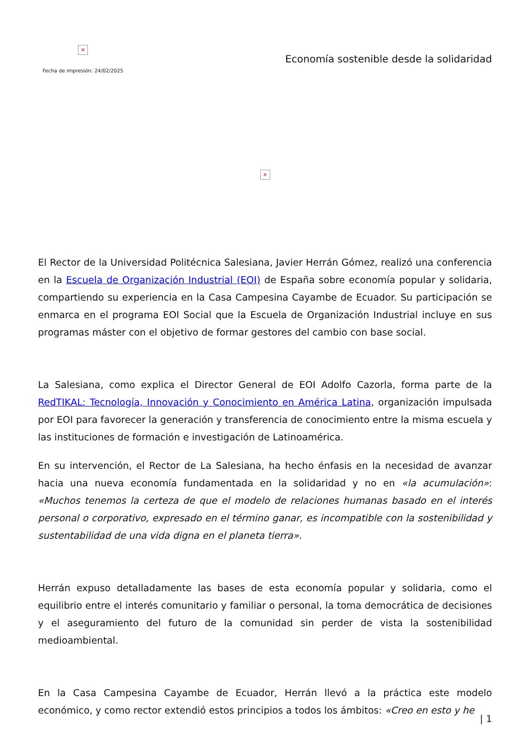×
Fecha de impresión: 24/02/2025
Economía sostenible desde la solidaridad
×
El Rector de la Universidad Politécnica Salesiana, Javier Herrán Gómez, realizó una conferencia en la Escuela de Organización Industrial (EOI) de España sobre economía popular y solidaria, compartiendo su experiencia en la Casa Campesina Cayambe de Ecuador. Su participación se enmarca en el programa EOI Social que la Escuela de Organización Industrial incluye en sus programas máster con el objetivo de formar gestores del cambio con base social.
La Salesiana, como explica el Director General de EOI Adolfo Cazorla, forma parte de la RedTIKAL: Tecnología, Innovación y Conocimiento en América Latina, organización impulsada por EOI para favorecer la generación y transferencia de conocimiento entre la misma escuela y las instituciones de formación e investigación de Latinoamérica.
En su intervención, el Rector de La Salesiana, ha hecho énfasis en la necesidad de avanzar hacia una nueva economía fundamentada en la solidaridad y no en «la acumulación»: «Muchos tenemos la certeza de que el modelo de relaciones humanas basado en el interés personal o corporativo, expresado en el término ganar, es incompatible con la sostenibilidad y sustentabilidad de una vida digna en el planeta tierra».
Herrán expuso detalladamente las bases de esta economía popular y solidaria, como el equilibrio entre el interés comunitario y familiar o personal, la toma democrática de decisiones y el aseguramiento del futuro de la comunidad sin perder de vista la sostenibilidad medioambiental.
En la Casa Campesina Cayambe de Ecuador, Herrán llevó a la práctica este modelo económico, y como rector extendió estos principios a todos los ámbitos: «Creo en esto y he
| 1